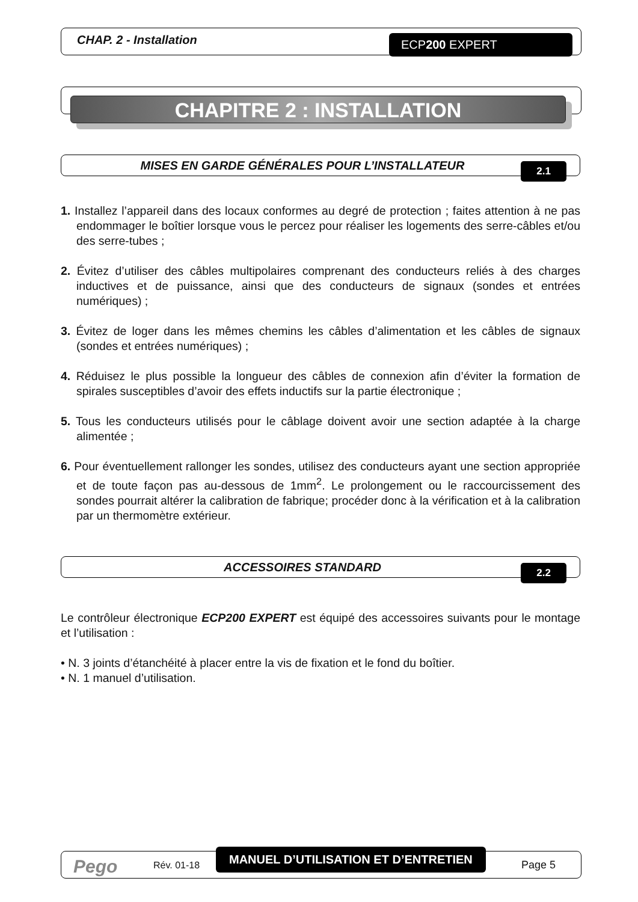CHAP. 2 - Installation ECP200 EXPERT
CHAPITRE 2 : INSTALLATION
MISES EN GARDE GÉNÉRALES POUR L’INSTALLATEUR
2.1
1. Installez l’appareil dans des locaux conformes au degré de protection ; faites attention à ne pas endommager le boîtier lorsque vous le percez pour réaliser les logements des serre-câbles et/ou des serre-tubes ;
2. Évitez d’utiliser des câbles multipolaires comprenant des conducteurs reliés à des charges inductives et de puissance, ainsi que des conducteurs de signaux (sondes et entrées numériques) ;
3. Évitez de loger dans les mêmes chemins les câbles d’alimentation et les câbles de signaux (sondes et entrées numériques) ;
4. Réduisez le plus possible la longueur des câbles de connexion afin d’éviter la formation de spirales susceptibles d’avoir des effets inductifs sur la partie électronique ;
5. Tous les conducteurs utilisés pour le câblage doivent avoir une section adaptée à la charge alimentée ;
6. Pour éventuellement rallonger les sondes, utilisez des conducteurs ayant une section appropriée et de toute façon pas au-dessous de 1mm<sup>2</sup>. Le prolongement ou le raccourcissement des sondes pourrait altérer la calibration de fabrique; procéder donc à la vérification et à la calibration par un thermomètre extérieur.
ACCESSOIRES STANDARD
2.2
Le contrôleur électronique ECP200 EXPERT est équipé des accessoires suivants pour le montage et l’utilisation :
• N. 3 joints d’étanchéité à placer entre la vis de fixation et le fond du boîtier.
• N. 1 manuel d’utilisation.
Pego Rév. 01-18
MANUEL D’UTILISATION ET D’ENTRETIEN
Page 5